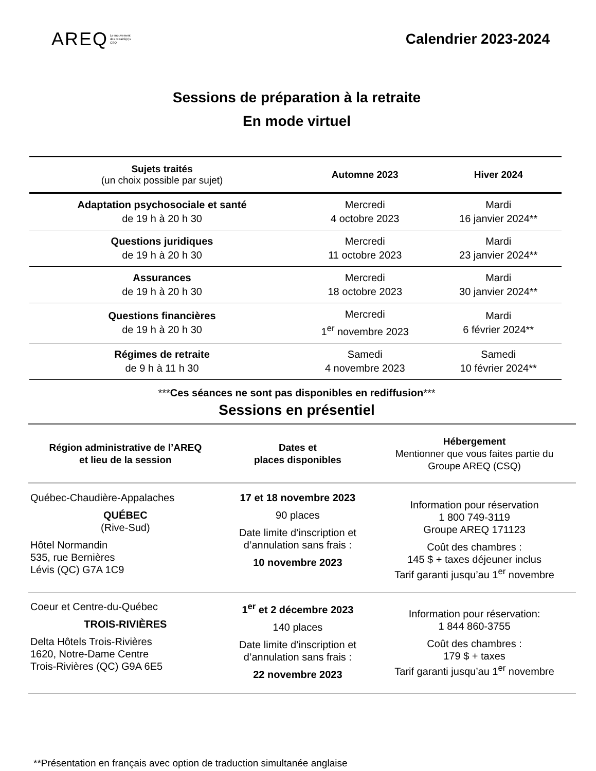AREQ Le mouvement
des retraité(e)s
CSQ
Calendrier 2023-2024
Sessions de préparation à la retraite
En mode virtuel
| Sujets traités (un choix possible par sujet) | Automne 2023 | Hiver 2024 |
| --- | --- | --- |
| Adaptation psychosociale et santé de 19 h à 20 h 30 | Mercredi 4 octobre 2023 | Mardi 16 janvier 2024** |
| Questions juridiques de 19 h à 20 h 30 | Mercredi 11 octobre 2023 | Mardi 23 janvier 2024** |
| Assurances de 19 h à 20 h 30 | Mercredi 18 octobre 2023 | Mardi 30 janvier 2024** |
| Questions financières de 19 h à 20 h 30 | Mercredi 1<sup>er</sup> novembre 2023 | Mardi 6 février 2024** |
| Régimes de retraite de 9 h à 11 h 30 | Samedi 4 novembre 2023 | Samedi 10 février 2024** |
***Ces séances ne sont pas disponibles en rediffusion***
Sessions en présentiel
| Région administrative de l’AREQ et lieu de la session | Dates et places disponibles | Hébergement Mentionner que vous faites partie du Groupe AREQ (CSQ) |
| --- | --- | --- |
| Québec-Chaudière-Appalaches QUÉBEC (Rive-Sud) Hôtel Normandin 535, rue Bernières Lévis (QC) G7A 1C9 | 17 et 18 novembre 2023 90 places Date limite d’inscription et d’annulation sans frais : 10 novembre 2023 | Information pour réservation 1 800 749-3119 Groupe AREQ 171123 Coût des chambres : 145 $ + taxes déjeuner inclus Tarif garanti jusqu’au 1<sup>er</sup> novembre |
| Coeur et Centre-du-Québec TROIS-RIVIÈRES Delta Hôtels Trois-Rivières 1620, Notre-Dame Centre Trois-Rivières (QC) G9A 6E5 | 1<sup>er</sup> et 2 décembre 2023 140 places Date limite d’inscription et d’annulation sans frais : 22 novembre 2023 | Information pour réservation: 1 844 860-3755 Coût des chambres : 179 $ + taxes Tarif garanti jusqu’au 1<sup>er</sup> novembre |
**Présentation en français avec option de traduction simultanée anglaise